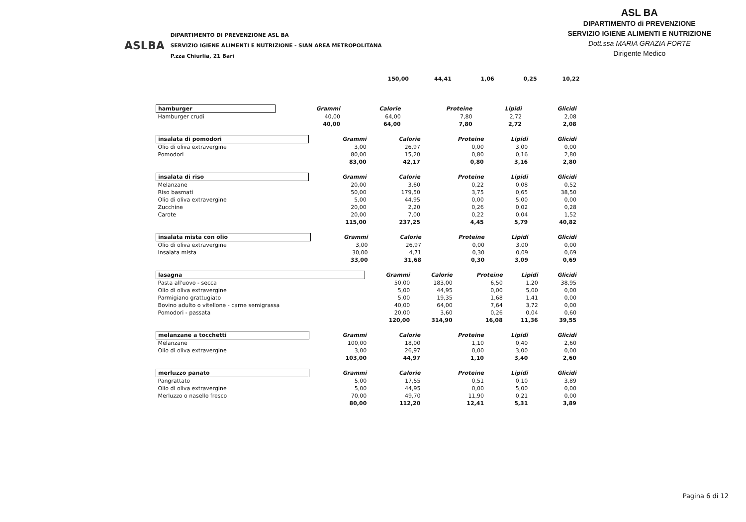ASLBA
DIPARTIMENTO DI PREVENZIONE ASL BA
SERVIZIO IGIENE ALIMENTI E NUTRIZIONE - SIAN AREA METROPOLITANA
P.zza Chiurlia, 21 Bari
ASL BA
DIPARTIMENTO di PREVENZIONE
SERVIZIO IGIENE ALIMENTI E NUTRIZIONE
Dott.ssa MARIA GRAZIA FORTE
Dirigente Medico
150,00 44,41 1,06 0,25 10,22
| hamburger | Grammi | Calorie | Proteine | Lipidi | Glicidi |
| --- | --- | --- | --- | --- | --- |
| Hamburger crudi | 40,00 | 64,00 | 7,80 | 2,72 | 2,08 |
| | 40,00 | 64,00 | 7,80 | 2,72 | 2,08 |
| insalata di pomodori | Grammi | Calorie | Proteine | Lipidi | Glicidi |
| --- | --- | --- | --- | --- | --- |
| Olio di oliva extravergine | 3,00 | 26,97 | 0,00 | 3,00 | 0,00 |
| Pomodori | 80,00 | 15,20 | 0,80 | 0,16 | 2,80 |
| | 83,00 | 42,17 | 0,80 | 3,16 | 2,80 |
| insalata di riso | Grammi | Calorie | Proteine | Lipidi | Glicidi |
| --- | --- | --- | --- | --- | --- |
| Melanzane | 20,00 | 3,60 | 0,22 | 0,08 | 0,52 |
| Riso basmati | 50,00 | 179,50 | 3,75 | 0,65 | 38,50 |
| Olio di oliva extravergine | 5,00 | 44,95 | 0,00 | 5,00 | 0,00 |
| Zucchine | 20,00 | 2,20 | 0,26 | 0,02 | 0,28 |
| Carote | 20,00 | 7,00 | 0,22 | 0,04 | 1,52 |
| | 115,00 | 237,25 | 4,45 | 5,79 | 40,82 |
| insalata mista con olio | Grammi | Calorie | Proteine | Lipidi | Glicidi |
| --- | --- | --- | --- | --- | --- |
| Olio di oliva extravergine | 3,00 | 26,97 | 0,00 | 3,00 | 0,00 |
| Insalata mista | 30,00 | 4,71 | 0,30 | 0,09 | 0,69 |
| | 33,00 | 31,68 | 0,30 | 3,09 | 0,69 |
| lasagna | Grammi | Calorie | Proteine | Lipidi | Glicidi |
| --- | --- | --- | --- | --- | --- |
| Pasta all'uovo - secca | 50,00 | 183,00 | 6,50 | 1,20 | 38,95 |
| Olio di oliva extravergine | 5,00 | 44,95 | 0,00 | 5,00 | 0,00 |
| Parmigiano grattugiato | 5,00 | 19,35 | 1,68 | 1,41 | 0,00 |
| Bovino adulto o vitellone - carne semigrassa | 40,00 | 64,00 | 7,64 | 3,72 | 0,00 |
| Pomodori - passata | 20,00 | 3,60 | 0,26 | 0,04 | 0,60 |
| | 120,00 | 314,90 | 16,08 | 11,36 | 39,55 |
| melanzane a tocchetti | Grammi | Calorie | Proteine | Lipidi | Glicidi |
| --- | --- | --- | --- | --- | --- |
| Melanzane | 100,00 | 18,00 | 1,10 | 0,40 | 2,60 |
| Olio di oliva extravergine | 3,00 | 26,97 | 0,00 | 3,00 | 0,00 |
| | 103,00 | 44,97 | 1,10 | 3,40 | 2,60 |
| merluzzo panato | Grammi | Calorie | Proteine | Lipidi | Glicidi |
| --- | --- | --- | --- | --- | --- |
| Pangrattato | 5,00 | 17,55 | 0,51 | 0,10 | 3,89 |
| Olio di oliva extravergine | 5,00 | 44,95 | 0,00 | 5,00 | 0,00 |
| Merluzzo o nasello fresco | 70,00 | 49,70 | 11,90 | 0,21 | 0,00 |
| | 80,00 | 112,20 | 12,41 | 5,31 | 3,89 |
Pagina 6 di 12